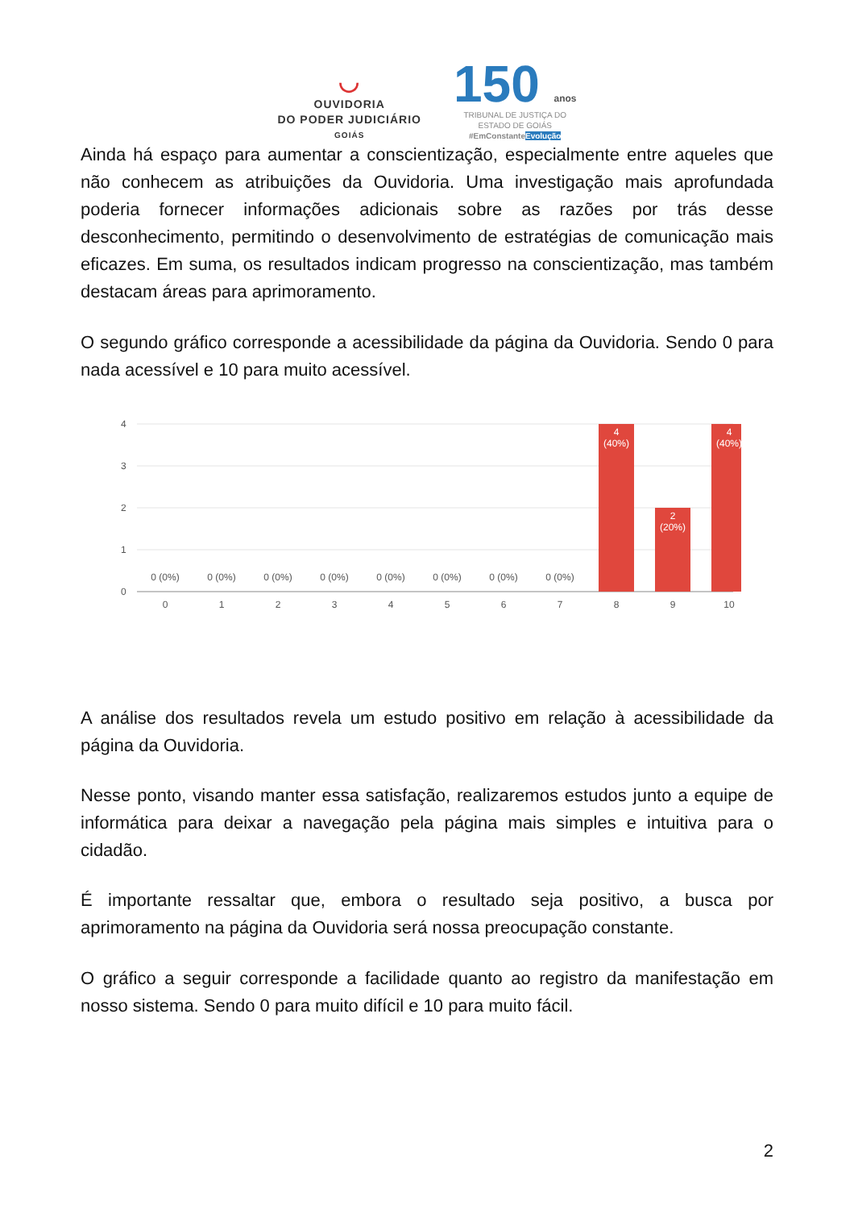◡
OUVIDORIA
DO PODER JUDICIÁRIO
GOIÁS
150 anos
TRIBUNAL DE JUSTIÇA DO
ESTADO DE GOIÁS
#EmConstanteEvolução
Ainda há espaço para aumentar a conscientização, especialmente entre aqueles que não conhecem as atribuições da Ouvidoria. Uma investigação mais aprofundada poderia fornecer informações adicionais sobre as razões por trás desse desconhecimento, permitindo o desenvolvimento de estratégias de comunicação mais eficazes. Em suma, os resultados indicam progresso na conscientização, mas também destacam áreas para aprimoramento.
O segundo gráfico corresponde a acessibilidade da página da Ouvidoria. Sendo 0 para nada acessível e 10 para muito acessível.
4
3
2
1
0
0 (0%)
0 (0%)
0 (0%)
0 (0%)
0 (0%)
0 (0%)
0 (0%)
0 (0%)
4
(40%)
2
(20%)
4
(40%)
0
1
2
3
4
5
6
7
8
9
10
A análise dos resultados revela um estudo positivo em relação à acessibilidade da página da Ouvidoria.
Nesse ponto, visando manter essa satisfação, realizaremos estudos junto a equipe de informática para deixar a navegação pela página mais simples e intuitiva para o cidadão.
É importante ressaltar que, embora o resultado seja positivo, a busca por aprimoramento na página da Ouvidoria será nossa preocupação constante.
O gráfico a seguir corresponde a facilidade quanto ao registro da manifestação em nosso sistema. Sendo 0 para muito difícil e 10 para muito fácil.
2